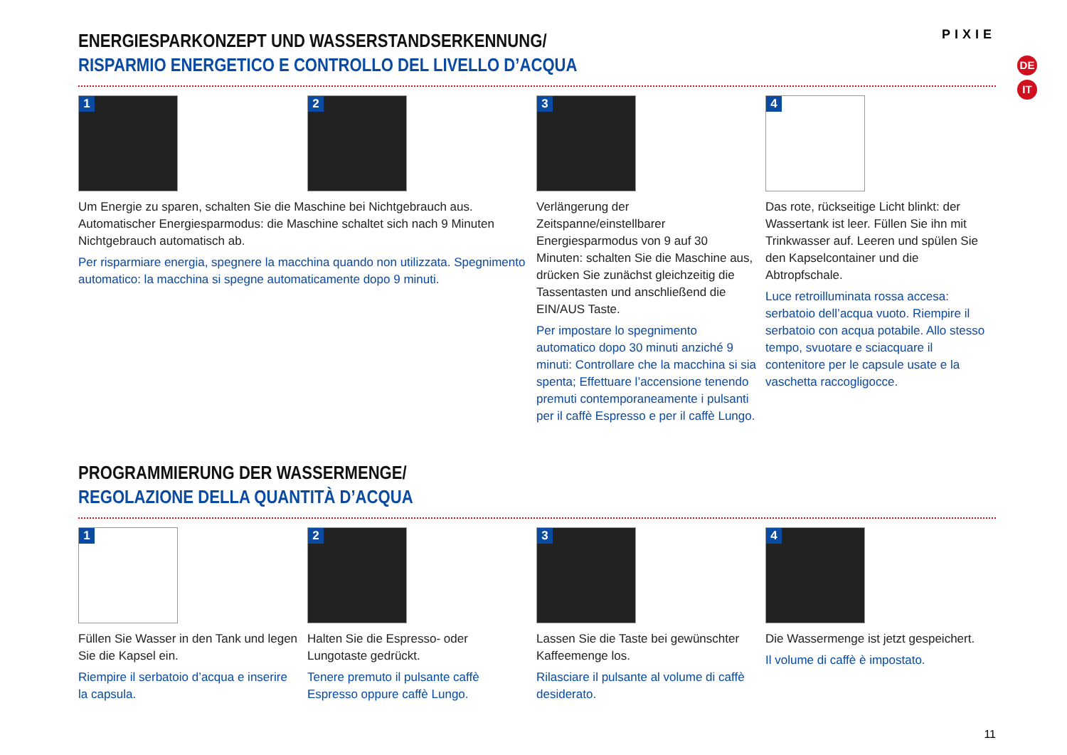PIXIE
DE
IT
ENERGIESPARKONZEPT UND WASSERSTANDSERKENNUNG/
RISPARMIO ENERGETICO E CONTROLLO DEL LIVELLO D’ACQUA
1
2
Um Energie zu sparen, schalten Sie die Maschine bei Nichtgebrauch aus. Automatischer Energiesparmodus: die Maschine schaltet sich nach 9 Minuten Nichtgebrauch automatisch ab.
Per risparmiare energia, spegnere la macchina quando non utilizzata. Spegnimento automatico: la macchina si spegne automaticamente dopo 9 minuti.
3
Verlängerung der Zeitspanne/einstellbarer Energiesparmodus von 9 auf 30 Minuten: schalten Sie die Maschine aus, drücken Sie zunächst gleichzeitig die Tassentasten und anschließend die EIN/AUS Taste.
Per impostare lo spegnimento automatico dopo 30 minuti anziché 9 minuti: Controllare che la macchina si sia spenta; Effettuare l’accensione tenendo premuti contemporaneamente i pulsanti per il caffè Espresso e per il caffè Lungo.
4
Das rote, rückseitige Licht blinkt: der Wassertank ist leer. Füllen Sie ihn mit Trinkwasser auf. Leeren und spülen Sie den Kapselcontainer und die Abtropfschale.
Luce retroilluminata rossa accesa: serbatoio dell’acqua vuoto. Riempire il serbatoio con acqua potabile. Allo stesso tempo, svuotare e sciacquare il contenitore per le capsule usate e la vaschetta raccogligocce.
PROGRAMMIERUNG DER WASSERMENGE/
REGOLAZIONE DELLA QUANTITÀ D’ACQUA
1
Füllen Sie Wasser in den Tank und legen Sie die Kapsel ein.
Riempire il serbatoio d’acqua e inserire la capsula.
2
Halten Sie die Espresso- oder Lungotaste gedrückt.
Tenere premuto il pulsante caffè Espresso oppure caffè Lungo.
3
Lassen Sie die Taste bei gewünschter Kaffeemenge los.
Rilasciare il pulsante al volume di caffè desiderato.
4
Die Wassermenge ist jetzt gespeichert.
Il volume di caffè è impostato.
11